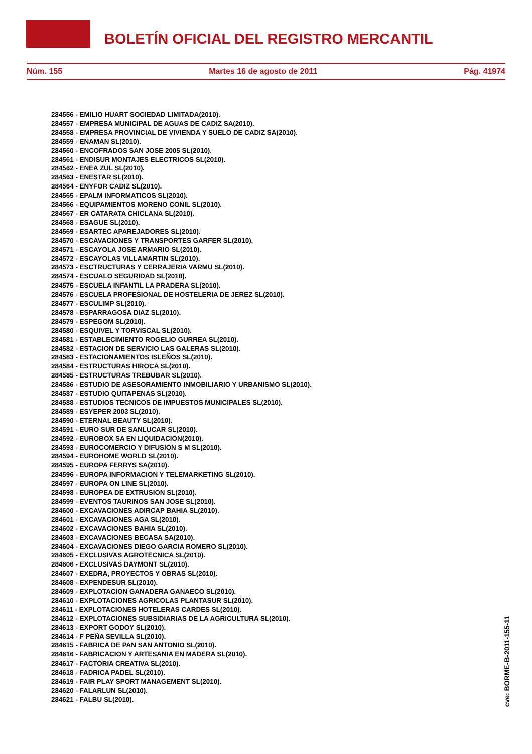BOLETÍN OFICIAL DEL REGISTRO MERCANTIL
Núm. 155 Martes 16 de agosto de 2011 Pág. 41974
284556 - EMILIO HUART SOCIEDAD LIMITADA(2010).
284557 - EMPRESA MUNICIPAL DE AGUAS DE CADIZ SA(2010).
284558 - EMPRESA PROVINCIAL DE VIVIENDA Y SUELO DE CADIZ SA(2010).
284559 - ENAMAN SL(2010).
284560 - ENCOFRADOS SAN JOSE 2005 SL(2010).
284561 - ENDISUR MONTAJES ELECTRICOS SL(2010).
284562 - ENEA ZUL SL(2010).
284563 - ENESTAR SL(2010).
284564 - ENYFOR CADIZ SL(2010).
284565 - EPALM INFORMATICOS SL(2010).
284566 - EQUIPAMIENTOS MORENO CONIL SL(2010).
284567 - ER CATARATA CHICLANA SL(2010).
284568 - ESAGUE SL(2010).
284569 - ESARTEC APAREJADORES SL(2010).
284570 - ESCAVACIONES Y TRANSPORTES GARFER SL(2010).
284571 - ESCAYOLA JOSE ARMARIO SL(2010).
284572 - ESCAYOLAS VILLAMARTIN SL(2010).
284573 - ESCTRUCTURAS Y CERRAJERIA VARMU SL(2010).
284574 - ESCUALO SEGURIDAD SL(2010).
284575 - ESCUELA INFANTIL LA PRADERA SL(2010).
284576 - ESCUELA PROFESIONAL DE HOSTELERIA DE JEREZ SL(2010).
284577 - ESCULIMP SL(2010).
284578 - ESPARRAGOSA DIAZ SL(2010).
284579 - ESPEGOM SL(2010).
284580 - ESQUIVEL Y TORVISCAL SL(2010).
284581 - ESTABLECIMIENTO ROGELIO GURREA SL(2010).
284582 - ESTACION DE SERVICIO LAS GALERAS SL(2010).
284583 - ESTACIONAMIENTOS ISLEÑOS SL(2010).
284584 - ESTRUCTURAS HIROCA SL(2010).
284585 - ESTRUCTURAS TREBUBAR SL(2010).
284586 - ESTUDIO DE ASESORAMIENTO INMOBILIARIO Y URBANISMO SL(2010).
284587 - ESTUDIO QUITAPENAS SL(2010).
284588 - ESTUDIOS TECNICOS DE IMPUESTOS MUNICIPALES SL(2010).
284589 - ESYEPER 2003 SL(2010).
284590 - ETERNAL BEAUTY SL(2010).
284591 - EURO SUR DE SANLUCAR SL(2010).
284592 - EUROBOX SA EN LIQUIDACION(2010).
284593 - EUROCOMERCIO Y DIFUSION S M SL(2010).
284594 - EUROHOME WORLD SL(2010).
284595 - EUROPA FERRYS SA(2010).
284596 - EUROPA INFORMACION Y TELEMARKETING SL(2010).
284597 - EUROPA ON LINE SL(2010).
284598 - EUROPEA DE EXTRUSION SL(2010).
284599 - EVENTOS TAURINOS SAN JOSE SL(2010).
284600 - EXCAVACIONES ADIRCAP BAHIA SL(2010).
284601 - EXCAVACIONES AGA SL(2010).
284602 - EXCAVACIONES BAHIA SL(2010).
284603 - EXCAVACIONES BECASA SA(2010).
284604 - EXCAVACIONES DIEGO GARCIA ROMERO SL(2010).
284605 - EXCLUSIVAS AGROTECNICA SL(2010).
284606 - EXCLUSIVAS DAYMONT SL(2010).
284607 - EXEDRA, PROYECTOS Y OBRAS SL(2010).
284608 - EXPENDESUR SL(2010).
284609 - EXPLOTACION GANADERA GANAECO SL(2010).
284610 - EXPLOTACIONES AGRICOLAS PLANTASUR SL(2010).
284611 - EXPLOTACIONES HOTELERAS CARDES SL(2010).
284612 - EXPLOTACIONES SUBSIDIARIAS DE LA AGRICULTURA SL(2010).
284613 - EXPORT GODOY SL(2010).
284614 - F PEÑA SEVILLA SL(2010).
284615 - FABRICA DE PAN SAN ANTONIO SL(2010).
284616 - FABRICACION Y ARTESANIA EN MADERA SL(2010).
284617 - FACTORIA CREATIVA SL(2010).
284618 - FADRICA PADEL SL(2010).
284619 - FAIR PLAY SPORT MANAGEMENT SL(2010).
284620 - FALARLUN SL(2010).
284621 - FALBU SL(2010).
cve: BORME-B-2011-155-11